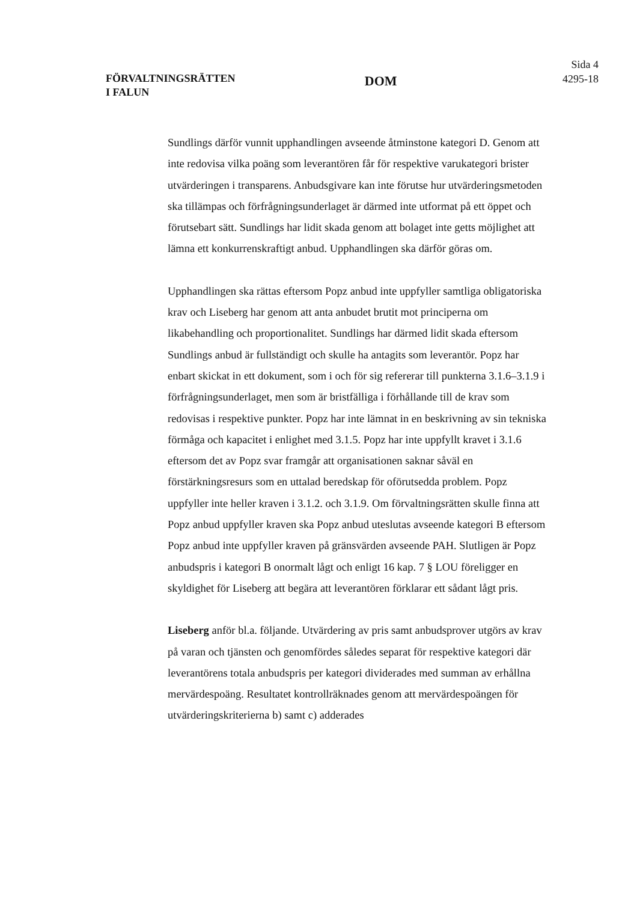FÖRVALTNINGSRÄTTEN
I FALUN
DOM
Sida 4
4295-18
Sundlings därför vunnit upphandlingen avseende åtminstone kategori D. Genom att inte redovisa vilka poäng som leverantören får för respektive varukategori brister utvärderingen i transparens. Anbudsgivare kan inte förutse hur utvärderingsmetoden ska tillämpas och förfrågningsunderlaget är därmed inte utformat på ett öppet och förutsebart sätt. Sundlings har lidit skada genom att bolaget inte getts möjlighet att lämna ett konkurrenskraftigt anbud. Upphandlingen ska därför göras om.
Upphandlingen ska rättas eftersom Popz anbud inte uppfyller samtliga obligatoriska krav och Liseberg har genom att anta anbudet brutit mot principerna om likabehandling och proportionalitet. Sundlings har därmed lidit skada eftersom Sundlings anbud är fullständigt och skulle ha antagits som leverantör. Popz har enbart skickat in ett dokument, som i och för sig refererar till punkterna 3.1.6–3.1.9 i förfrågningsunderlaget, men som är bristfälliga i förhållande till de krav som redovisas i respektive punkter. Popz har inte lämnat in en beskrivning av sin tekniska förmåga och kapacitet i enlighet med 3.1.5. Popz har inte uppfyllt kravet i 3.1.6 eftersom det av Popz svar framgår att organisationen saknar såväl en förstärkningsresurs som en uttalad beredskap för oförutsedda problem. Popz uppfyller inte heller kraven i 3.1.2. och 3.1.9. Om förvaltningsrätten skulle finna att Popz anbud uppfyller kraven ska Popz anbud uteslutas avseende kategori B eftersom Popz anbud inte uppfyller kraven på gränsvärden avseende PAH. Slutligen är Popz anbudspris i kategori B onormalt lågt och enligt 16 kap. 7 § LOU föreligger en skyldighet för Liseberg att begära att leverantören förklarar ett sådant lågt pris.
Liseberg anför bl.a. följande. Utvärdering av pris samt anbudsprover utgörs av krav på varan och tjänsten och genomfördes således separat för respektive kategori där leverantörens totala anbudspris per kategori dividerades med summan av erhållna mervärdespoäng. Resultatet kontrollräknades genom att mervärdespoängen för utvärderingskriterierna b) samt c) adderades